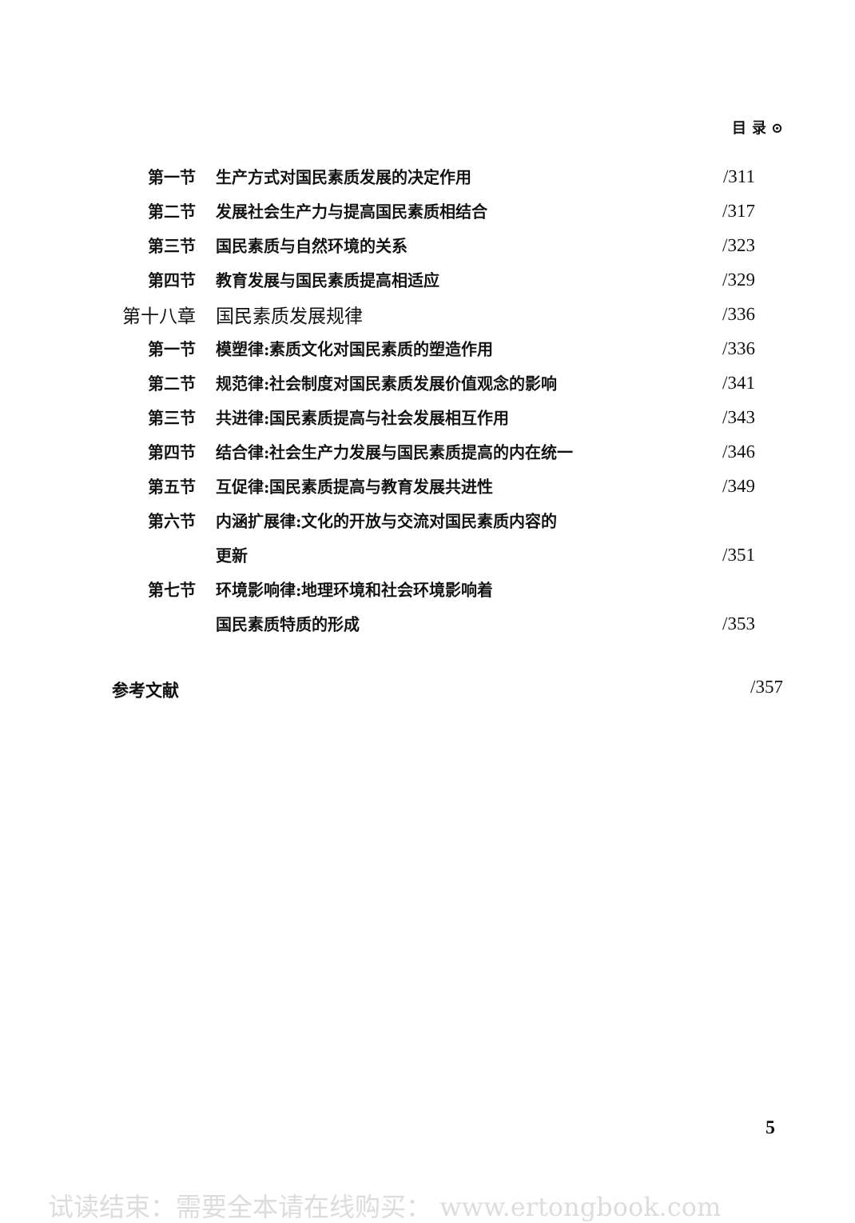目 录 ⊙
| 第一节 | 生产方式对国民素质发展的决定作用 | /311 |
| 第二节 | 发展社会生产力与提高国民素质相结合 | /317 |
| 第三节 | 国民素质与自然环境的关系 | /323 |
| 第四节 | 教育发展与国民素质提高相适应 | /329 |
| 第十八章 | 国民素质发展规律 | /336 |
| 第一节 | 模塑律:素质文化对国民素质的塑造作用 | /336 |
| 第二节 | 规范律:社会制度对国民素质发展价值观念的影响 | /341 |
| 第三节 | 共进律:国民素质提高与社会发展相互作用 | /343 |
| 第四节 | 结合律:社会生产力发展与国民素质提高的内在统一 | /346 |
| 第五节 | 互促律:国民素质提高与教育发展共进性 | /349 |
| 第六节 | 内涵扩展律:文化的开放与交流对国民素质内容的 | |
| | 更新 | /351 |
| 第七节 | 环境影响律:地理环境和社会环境影响着 | |
| | 国民素质特质的形成 | /353 |
参考文献 /357
5
试读结束：需要全本请在线购买： www.ertongbook.com